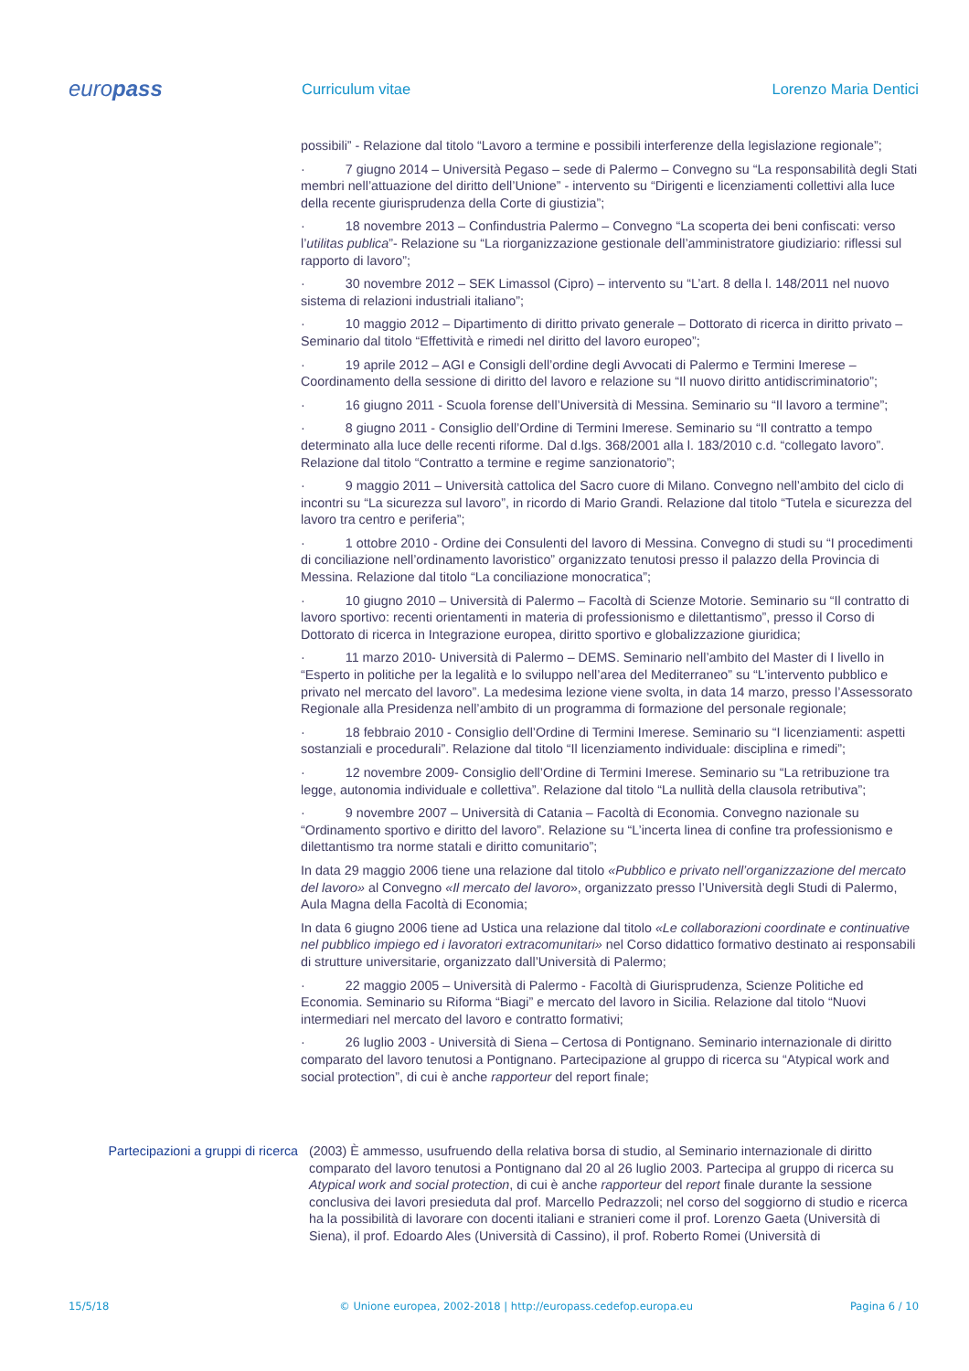europass
Curriculum vitae Lorenzo Maria Dentici
possibili” - Relazione dal titolo “Lavoro a termine e possibili interferenze della legislazione regionale”;
· 7 giugno 2014 – Università Pegaso – sede di Palermo – Convegno su “La responsabilità degli Stati membri nell’attuazione del diritto dell’Unione” - intervento su “Dirigenti e licenziamenti collettivi alla luce della recente giurisprudenza della Corte di giustizia”;
· 18 novembre 2013 – Confindustria Palermo – Convegno “La scoperta dei beni confiscati: verso l’utilitas publica”- Relazione su “La riorganizzazione gestionale dell’amministratore giudiziario: riflessi sul rapporto di lavoro”;
· 30 novembre 2012 – SEK Limassol (Cipro) – intervento su “L’art. 8 della l. 148/2011 nel nuovo sistema di relazioni industriali italiano”;
· 10 maggio 2012 – Dipartimento di diritto privato generale – Dottorato di ricerca in diritto privato – Seminario dal titolo “Effettività e rimedi nel diritto del lavoro europeo”;
· 19 aprile 2012 – AGI e Consigli dell’ordine degli Avvocati di Palermo e Termini Imerese – Coordinamento della sessione di diritto del lavoro e relazione su “Il nuovo diritto antidiscriminatorio”;
· 16 giugno 2011 - Scuola forense dell’Università di Messina. Seminario su “Il lavoro a termine”;
· 8 giugno 2011 - Consiglio dell’Ordine di Termini Imerese. Seminario su “Il contratto a tempo determinato alla luce delle recenti riforme. Dal d.lgs. 368/2001 alla l. 183/2010 c.d. “collegato lavoro”. Relazione dal titolo “Contratto a termine e regime sanzionatorio”;
· 9 maggio 2011 – Università cattolica del Sacro cuore di Milano. Convegno nell’ambito del ciclo di incontri su “La sicurezza sul lavoro”, in ricordo di Mario Grandi. Relazione dal titolo “Tutela e sicurezza del lavoro tra centro e periferia”;
· 1 ottobre 2010 - Ordine dei Consulenti del lavoro di Messina. Convegno di studi su “I procedimenti di conciliazione nell’ordinamento lavoristico” organizzato tenutosi presso il palazzo della Provincia di Messina. Relazione dal titolo “La conciliazione monocratica”;
· 10 giugno 2010 – Università di Palermo – Facoltà di Scienze Motorie. Seminario su “Il contratto di lavoro sportivo: recenti orientamenti in materia di professionismo e dilettantismo”, presso il Corso di Dottorato di ricerca in Integrazione europea, diritto sportivo e globalizzazione giuridica;
· 11 marzo 2010- Università di Palermo – DEMS. Seminario nell’ambito del Master di I livello in “Esperto in politiche per la legalità e lo sviluppo nell’area del Mediterraneo” su “L’intervento pubblico e privato nel mercato del lavoro”. La medesima lezione viene svolta, in data 14 marzo, presso l’Assessorato Regionale alla Presidenza nell’ambito di un programma di formazione del personale regionale;
· 18 febbraio 2010 - Consiglio dell’Ordine di Termini Imerese. Seminario su “I licenziamenti: aspetti sostanziali e procedurali”. Relazione dal titolo “Il licenziamento individuale: disciplina e rimedi”;
· 12 novembre 2009- Consiglio dell’Ordine di Termini Imerese. Seminario su “La retribuzione tra legge, autonomia individuale e collettiva”. Relazione dal titolo “La nullità della clausola retributiva”;
· 9 novembre 2007 – Università di Catania – Facoltà di Economia. Convegno nazionale su “Ordinamento sportivo e diritto del lavoro”. Relazione su “L’incerta linea di confine tra professionismo e dilettantismo tra norme statali e diritto comunitario”;
In data 29 maggio 2006 tiene una relazione dal titolo «Pubblico e privato nell’organizzazione del mercato del lavoro» al Convegno «Il mercato del lavoro», organizzato presso l’Università degli Studi di Palermo, Aula Magna della Facoltà di Economia;
In data 6 giugno 2006 tiene ad Ustica una relazione dal titolo «Le collaborazioni coordinate e continuative nel pubblico impiego ed i lavoratori extracomunitari» nel Corso didattico formativo destinato ai responsabili di strutture universitarie, organizzato dall’Università di Palermo;
· 22 maggio 2005 – Università di Palermo - Facoltà di Giurisprudenza, Scienze Politiche ed Economia. Seminario su Riforma “Biagi” e mercato del lavoro in Sicilia. Relazione dal titolo “Nuovi intermediari nel mercato del lavoro e contratto formativi;
· 26 luglio 2003 - Università di Siena – Certosa di Pontignano. Seminario internazionale di diritto comparato del lavoro tenutosi a Pontignano. Partecipazione al gruppo di ricerca su “Atypical work and social protection”, di cui è anche rapporteur del report finale;
Partecipazioni a gruppi di ricerca
(2003) È ammesso, usufruendo della relativa borsa di studio, al Seminario internazionale di diritto comparato del lavoro tenutosi a Pontignano dal 20 al 26 luglio 2003. Partecipa al gruppo di ricerca su Atypical work and social protection, di cui è anche rapporteur del report finale durante la sessione conclusiva dei lavori presieduta dal prof. Marcello Pedrazzoli; nel corso del soggiorno di studio e ricerca ha la possibilità di lavorare con docenti italiani e stranieri come il prof. Lorenzo Gaeta (Università di Siena), il prof. Edoardo Ales (Università di Cassino), il prof. Roberto Romei (Università di
15/5/18 © Unione europea, 2002-2018 | http://europass.cedefop.europa.eu
Pagina 6 / 10